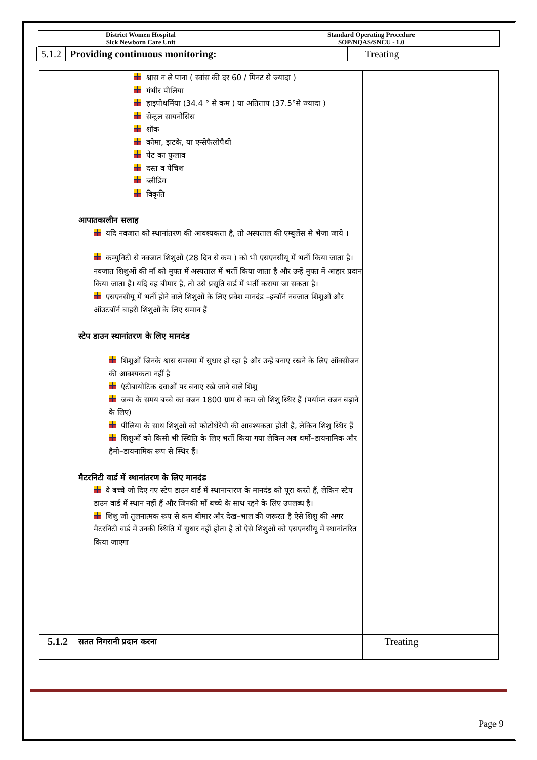| District Women Hospital Sick Newborn Care Unit | Standard Operating Procedure SOP/NQAS/SNCU - 1.0 |
| 5.1.2 | Providing continuous monitoring: | Treating | |
| | श्वास न ले पाना ( स्वांस की दर 60 / मिनट से ज्यादा ) गंभीर पीलिया हाइपोथर्मिया (34.4 ° से कम ) या अतिताप (37.5°से ज्यादा ) सेन्ट्रल सायनोसिस शॉक कोमा, झटके, या एन्सेफैलोपैथी पेट का फुलाव दस्त व पेचिश ब्लीडिंग विकृति आपातकालीन सलाह यदि नवजात को स्थानांतरण की आवश्यकता है, तो अस्पताल की एम्बुलेंस से भेजा जाये । कम्युनिटी से नवजात शिशुओं (28 दिन से कम ) को भी एसएनसीयू में भर्ती किया जाता है। नवजात शिशुओं की माँ को मुफ्त में अस्पताल में भर्ती किया जाता है और उन्हें मुफ्त में आहार प्रदान किया जाता है। यदि वह बीमार है, तो उसे प्रसूति वार्ड में भर्ती कराया जा सकता है। एसएनसीयू में भर्ती होने वाले शिशुओं के लिए प्रवेश मानदंड –इन्बॉर्न नवजात शिशुओं और ऑउटबॉर्न बाहरी शिशुओं के लिए समान हैं स्टेप डाउन स्थानांतरण के लिए मानदंड शिशुओं जिनके श्वास समस्या में सुधार हो रहा है और उन्हें बनाए रखने के लिए ऑक्सीजन की आवश्यकता नहीं है एंटीबायोटिक दवाओं पर बनाए रखे जाने वाले शिशु जन्म के समय बच्चे का वजन 1800 ग्राम से कम जो शिशु स्थिर हैं (पर्याप्त वजन बढ़ाने के लिए) पीलिया के साथ शिशुओं को फोटोथेरेपी की आवश्यकता होती है, लेकिन शिशु स्थिर हैं शिशुओं को किसी भी स्थिति के लिए भर्ती किया गया लेकिन अब थर्मो–डायनामिक और हैमो–डायनामिक रूप से स्थिर हैं। मैटरनिटी वार्ड में स्थानांतरण के लिए मानदंड वे बच्चे जो दिए गए स्टेप डाउन वार्ड में स्थानान्तरण के मानदंड को पूरा करते हैं, लेकिन स्टेप डाउन वार्ड में स्थान नहीं हैं और जिनकी माँ बच्चे के साथ रहने के लिए उपलब्ध है। शिशु जो तुलनात्मक रूप से कम बीमार और देख–भाल की जरूरत है ऐसे शिशु की अगर मैटरनिटी वार्ड में उनकी स्थिति में सुधार नहीं होता है तो ऐसे शिशुओं को एसएनसीयू में स्थानांतरित किया जाएगा | | |
| 5.1.2 | सतत निगरानी प्रदान करना | Treating | |
Page 9